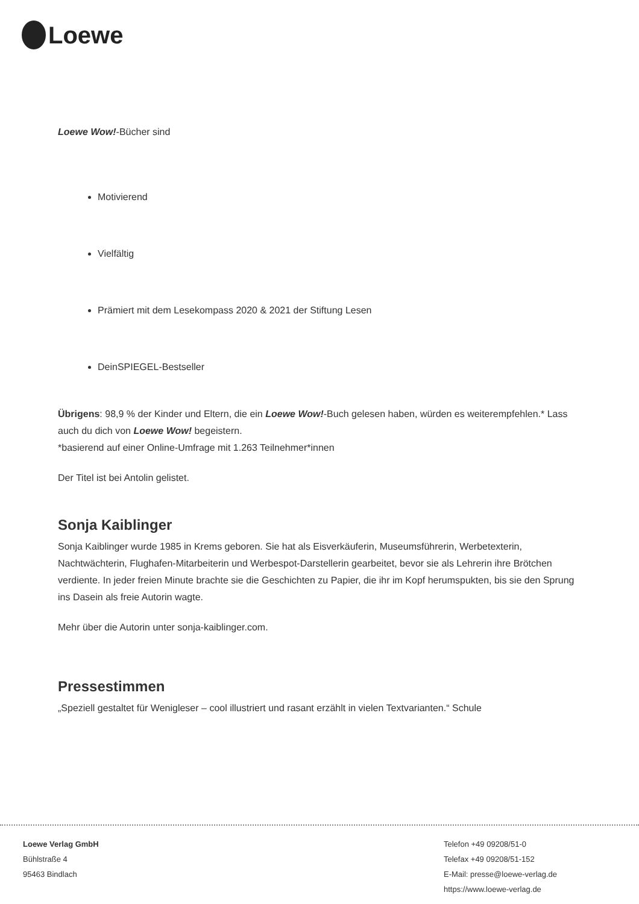Loewe
Loewe Wow!-Bücher sind
Motivierend
Vielfältig
Prämiert mit dem Lesekompass 2020 & 2021 der Stiftung Lesen
DeinSPIEGEL-Bestseller
Übrigens: 98,9 % der Kinder und Eltern, die ein Loewe Wow!-Buch gelesen haben, würden es weiterempfehlen.* Lass auch du dich von Loewe Wow! begeistern.
*basierend auf einer Online-Umfrage mit 1.263 Teilnehmer*innen
Der Titel ist bei Antolin gelistet.
Sonja Kaiblinger
Sonja Kaiblinger wurde 1985 in Krems geboren. Sie hat als Eisverkäuferin, Museumsführerin, Werbetexterin, Nachtwächterin, Flughafen-Mitarbeiterin und Werbespot-Darstellerin gearbeitet, bevor sie als Lehrerin ihre Brötchen verdiente. In jeder freien Minute brachte sie die Geschichten zu Papier, die ihr im Kopf herumspukten, bis sie den Sprung ins Dasein als freie Autorin wagte.
Mehr über die Autorin unter sonja-kaiblinger.com.
Pressestimmen
„Speziell gestaltet für Wenigleser – cool illustriert und rasant erzählt in vielen Textvarianten.“ Schule
Loewe Verlag GmbH
Bühlstraße 4
95463 Bindlach
Telefon +49 09208/51-0
Telefax +49 09208/51-152
E-Mail: presse@loewe-verlag.de
https://www.loewe-verlag.de